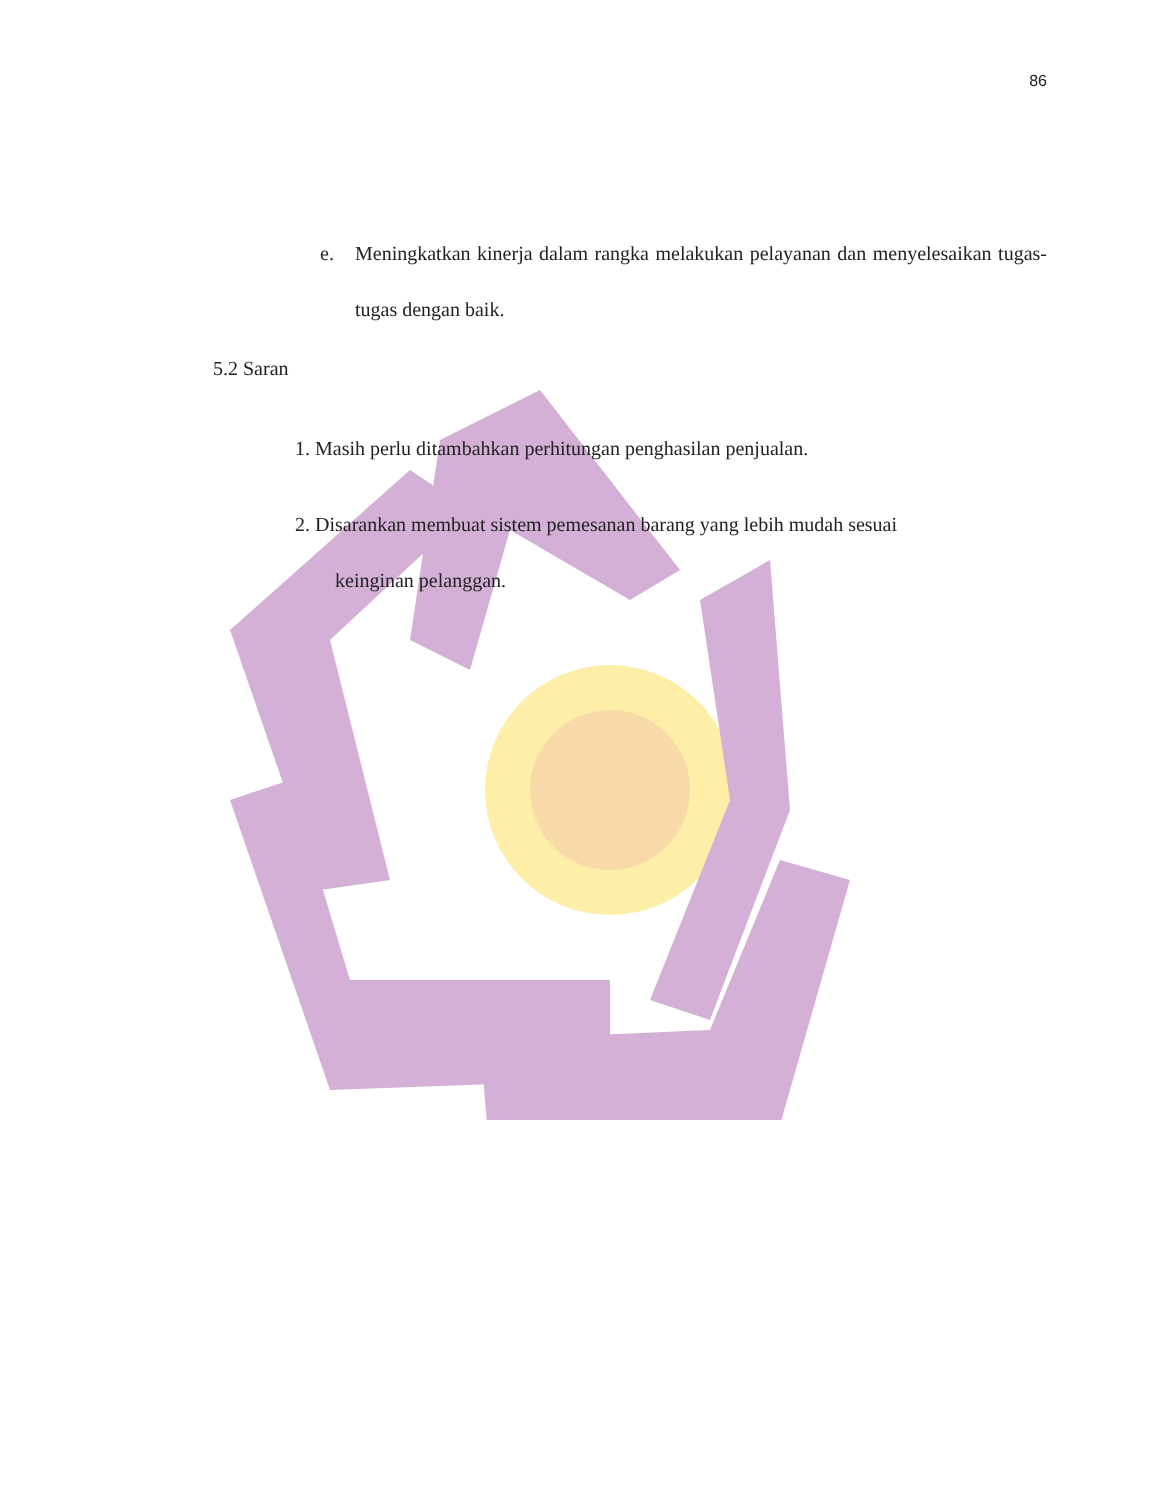86
e. Meningkatkan kinerja dalam rangka melakukan pelayanan dan menyelesaikan tugas-tugas dengan baik.
5.2 Saran
1. Masih perlu ditambahkan perhitungan penghasilan penjualan.
2. Disarankan membuat sistem pemesanan barang yang lebih mudah sesuai
keinginan pelanggan.